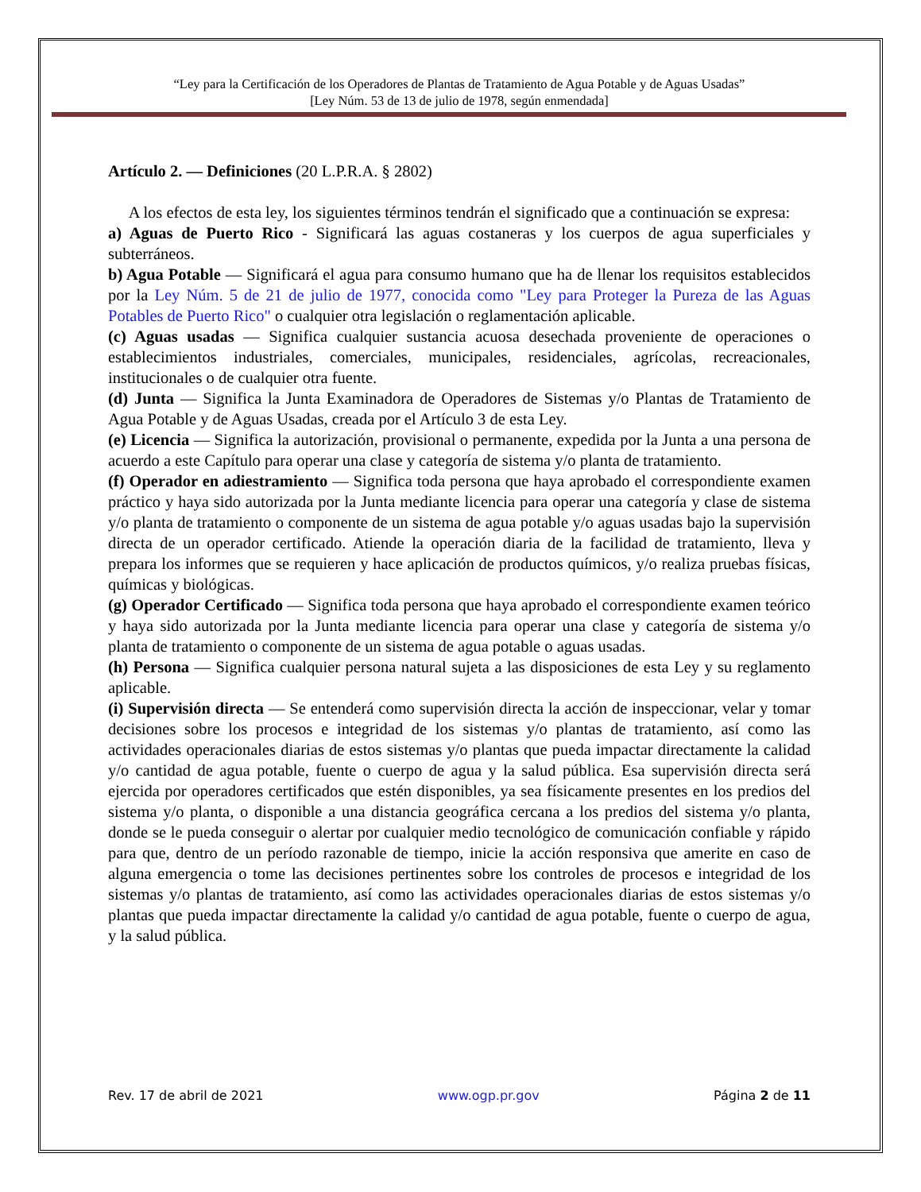“Ley para la Certificación de los Operadores de Plantas de Tratamiento de Agua Potable y de Aguas Usadas”
[Ley Núm. 53 de 13 de julio de 1978, según enmendada]
Artículo 2. — Definiciones (20 L.P.R.A. § 2802)
A los efectos de esta ley, los siguientes términos tendrán el significado que a continuación se expresa:
a) Aguas de Puerto Rico - Significará las aguas costaneras y los cuerpos de agua superficiales y subterráneos.
b) Agua Potable — Significará el agua para consumo humano que ha de llenar los requisitos establecidos por la Ley Núm. 5 de 21 de julio de 1977, conocida como "Ley para Proteger la Pureza de las Aguas Potables de Puerto Rico" o cualquier otra legislación o reglamentación aplicable.
(c) Aguas usadas — Significa cualquier sustancia acuosa desechada proveniente de operaciones o establecimientos industriales, comerciales, municipales, residenciales, agrícolas, recreacionales, institucionales o de cualquier otra fuente.
(d) Junta — Significa la Junta Examinadora de Operadores de Sistemas y/o Plantas de Tratamiento de Agua Potable y de Aguas Usadas, creada por el Artículo 3 de esta Ley.
(e) Licencia — Significa la autorización, provisional o permanente, expedida por la Junta a una persona de acuerdo a este Capítulo para operar una clase y categoría de sistema y/o planta de tratamiento.
(f) Operador en adiestramiento — Significa toda persona que haya aprobado el correspondiente examen práctico y haya sido autorizada por la Junta mediante licencia para operar una categoría y clase de sistema y/o planta de tratamiento o componente de un sistema de agua potable y/o aguas usadas bajo la supervisión directa de un operador certificado. Atiende la operación diaria de la facilidad de tratamiento, lleva y prepara los informes que se requieren y hace aplicación de productos químicos, y/o realiza pruebas físicas, químicas y biológicas.
(g) Operador Certificado — Significa toda persona que haya aprobado el correspondiente examen teórico y haya sido autorizada por la Junta mediante licencia para operar una clase y categoría de sistema y/o planta de tratamiento o componente de un sistema de agua potable o aguas usadas.
(h) Persona — Significa cualquier persona natural sujeta a las disposiciones de esta Ley y su reglamento aplicable.
(i) Supervisión directa — Se entenderá como supervisión directa la acción de inspeccionar, velar y tomar decisiones sobre los procesos e integridad de los sistemas y/o plantas de tratamiento, así como las actividades operacionales diarias de estos sistemas y/o plantas que pueda impactar directamente la calidad y/o cantidad de agua potable, fuente o cuerpo de agua y la salud pública. Esa supervisión directa será ejercida por operadores certificados que estén disponibles, ya sea físicamente presentes en los predios del sistema y/o planta, o disponible a una distancia geográfica cercana a los predios del sistema y/o planta, donde se le pueda conseguir o alertar por cualquier medio tecnológico de comunicación confiable y rápido para que, dentro de un período razonable de tiempo, inicie la acción responsiva que amerite en caso de alguna emergencia o tome las decisiones pertinentes sobre los controles de procesos e integridad de los sistemas y/o plantas de tratamiento, así como las actividades operacionales diarias de estos sistemas y/o plantas que pueda impactar directamente la calidad y/o cantidad de agua potable, fuente o cuerpo de agua, y la salud pública.
Rev. 17 de abril de 2021 www.ogp.pr.gov Página 2 de 11